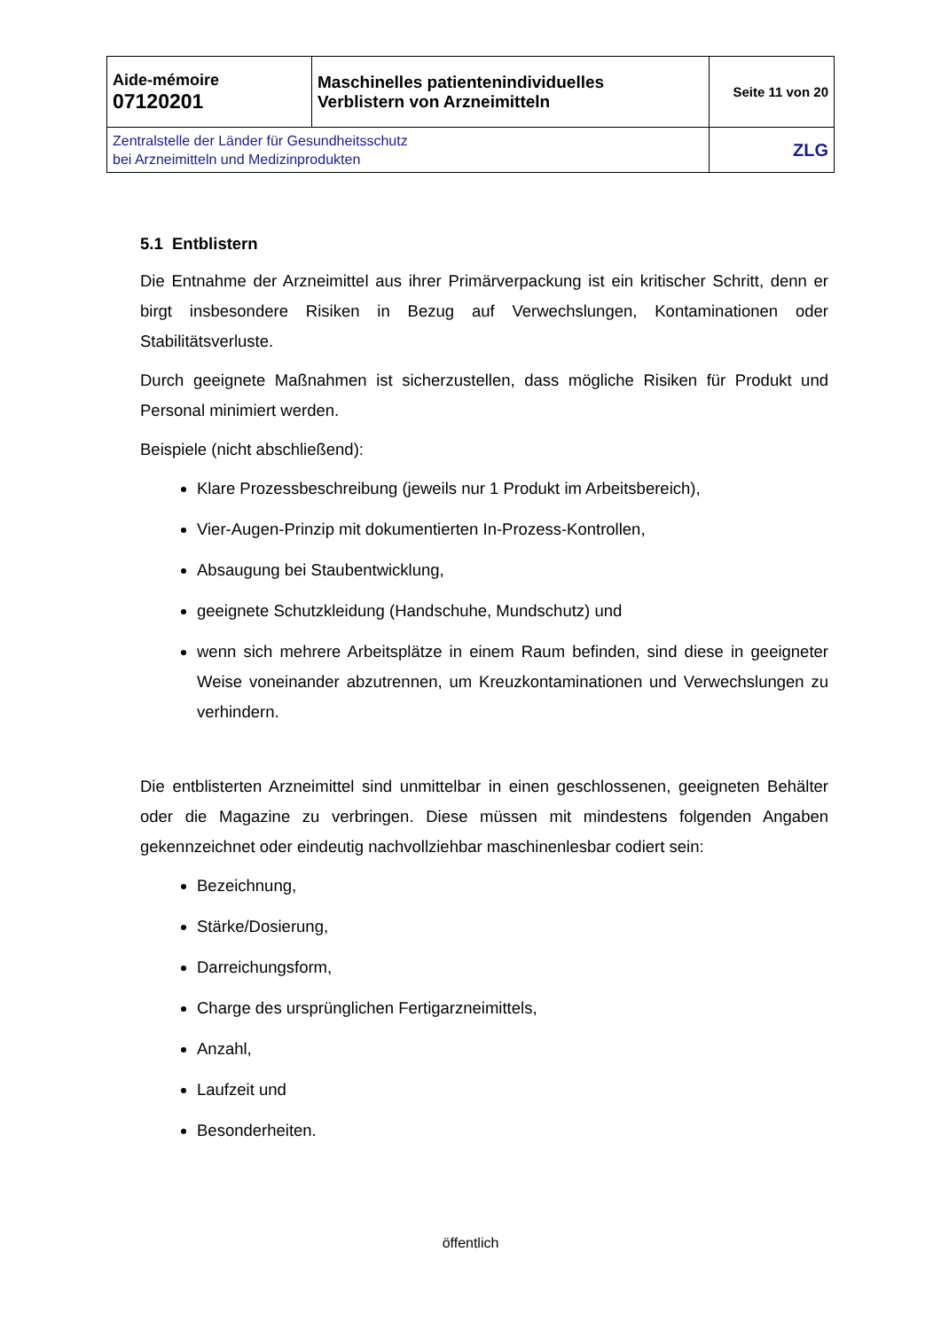| Aide-mémoire 07120201 | Maschinelles patientenindividuelles Verblistern von Arzneimitteln | Seite 11 von 20 |
| Zentralstelle der Länder für Gesundheitsschutz bei Arzneimitteln und Medizinprodukten | | ZLG |
5.1 Entblistern
Die Entnahme der Arzneimittel aus ihrer Primärverpackung ist ein kritischer Schritt, denn er birgt insbesondere Risiken in Bezug auf Verwechslungen, Kontaminationen oder Stabilitätsverluste.
Durch geeignete Maßnahmen ist sicherzustellen, dass mögliche Risiken für Produkt und Personal minimiert werden.
Beispiele (nicht abschließend):
Klare Prozessbeschreibung (jeweils nur 1 Produkt im Arbeitsbereich),
Vier-Augen-Prinzip mit dokumentierten In-Prozess-Kontrollen,
Absaugung bei Staubentwicklung,
geeignete Schutzkleidung (Handschuhe, Mundschutz) und
wenn sich mehrere Arbeitsplätze in einem Raum befinden, sind diese in geeigneter Weise voneinander abzutrennen, um Kreuzkontaminationen und Verwechslungen zu verhindern.
Die entblisterten Arzneimittel sind unmittelbar in einen geschlossenen, geeigneten Behälter oder die Magazine zu verbringen. Diese müssen mit mindestens folgenden Angaben gekennzeichnet oder eindeutig nachvollziehbar maschinenlesbar codiert sein:
Bezeichnung,
Stärke/Dosierung,
Darreichungsform,
Charge des ursprünglichen Fertigarzneimittels,
Anzahl,
Laufzeit und
Besonderheiten.
öffentlich